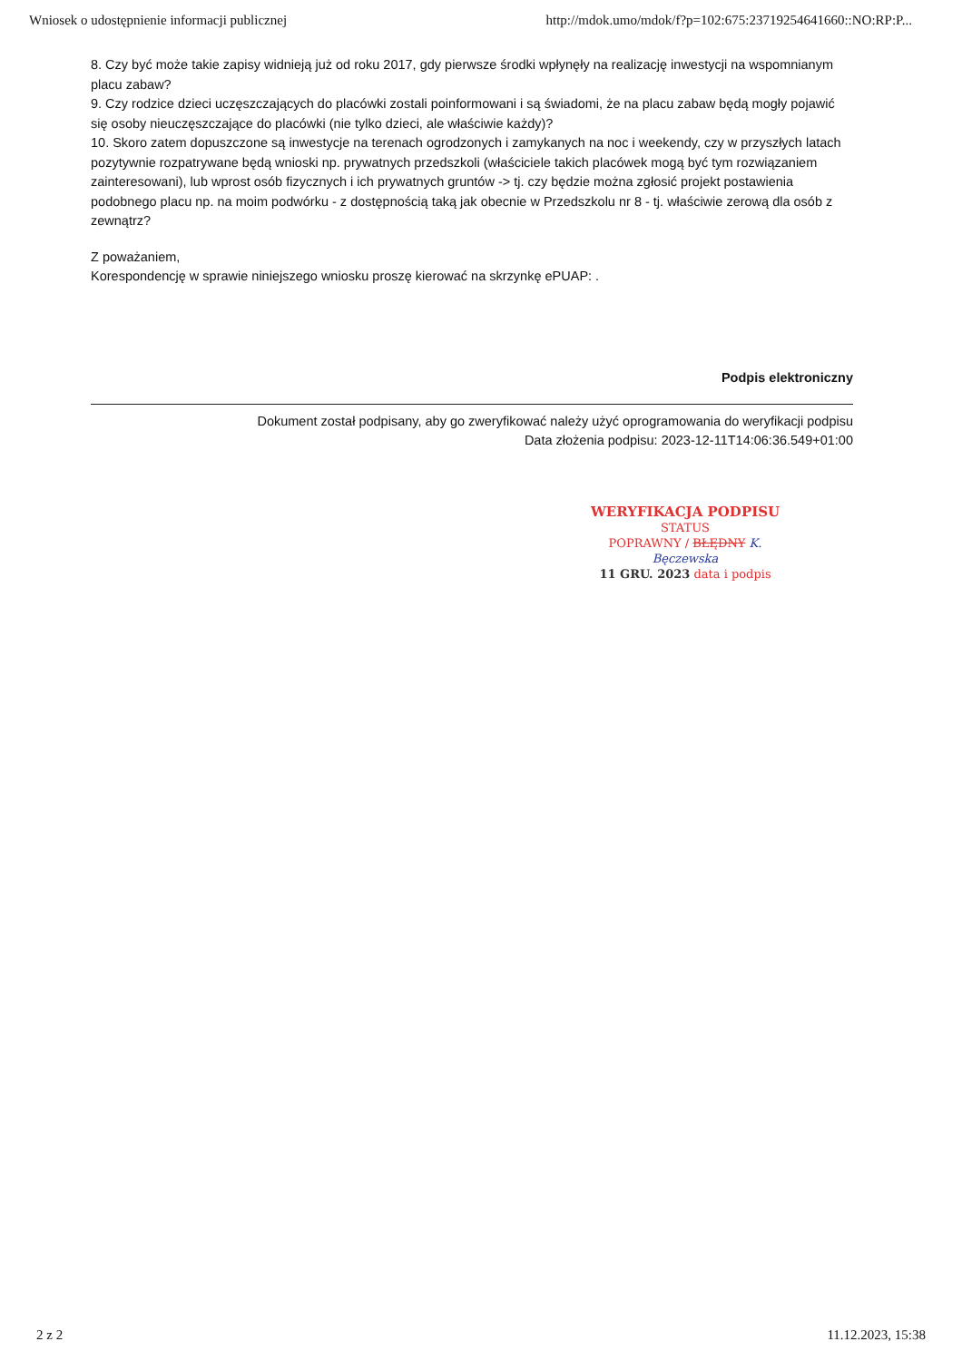Wniosek o udostępnienie informacji publicznej http://mdok.umo/mdok/f?p=102:675:23719254641660::NO:RP:P...
8. Czy być może takie zapisy widnieją już od roku 2017, gdy pierwsze środki wpłynęły na realizację inwestycji na wspomnianym placu zabaw?
9. Czy rodzice dzieci uczęszczających do placówki zostali poinformowani i są świadomi, że na placu zabaw będą mogły pojawić się osoby nieuczęszczające do placówki (nie tylko dzieci, ale właściwie każdy)?
10. Skoro zatem dopuszczone są inwestycje na terenach ogrodzonych i zamykanych na noc i weekendy, czy w przyszłych latach pozytywnie rozpatrywane będą wnioski np. prywatnych przedszkoli (właściciele takich placówek mogą być tym rozwiązaniem zainteresowani), lub wprost osób fizycznych i ich prywatnych gruntów -> tj. czy będzie można zgłosić projekt postawienia podobnego placu np. na moim podwórku - z dostępnością taką jak obecnie w Przedszkolu nr 8 - tj. właściwie zerową dla osób z zewnątrz?
Z poważaniem,
Korespondencję w sprawie niniejszego wniosku proszę kierować na skrzynkę ePUAP: .
Podpis elektroniczny
Dokument został podpisany, aby go zweryfikować należy użyć oprogramowania do weryfikacji podpisu
Data złożenia podpisu: 2023-12-11T14:06:36.549+01:00
WERYFIKACJA PODPISU
STATUS
POPRAWNY / BŁĘDNY K. Bęczewska
11 GRU. 2023 data i podpis
2 z 2 11.12.2023, 15:38